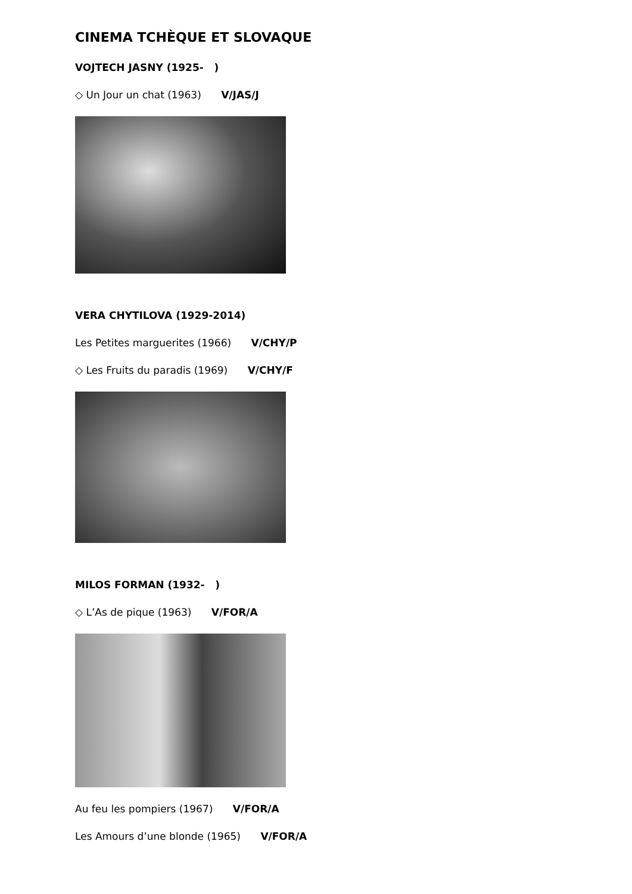CINEMA TCHÈQUE ET SLOVAQUE
VOJTECH JASNY (1925- )
◇ Un Jour un chat (1963) V/JAS/J
VERA CHYTILOVA (1929-2014)
Les Petites marguerites (1966) V/CHY/P
◇ Les Fruits du paradis (1969) V/CHY/F
MILOS FORMAN (1932- )
◇ L’As de pique (1963) V/FOR/A
Au feu les pompiers (1967) V/FOR/A
Les Amours d’une blonde (1965) V/FOR/A